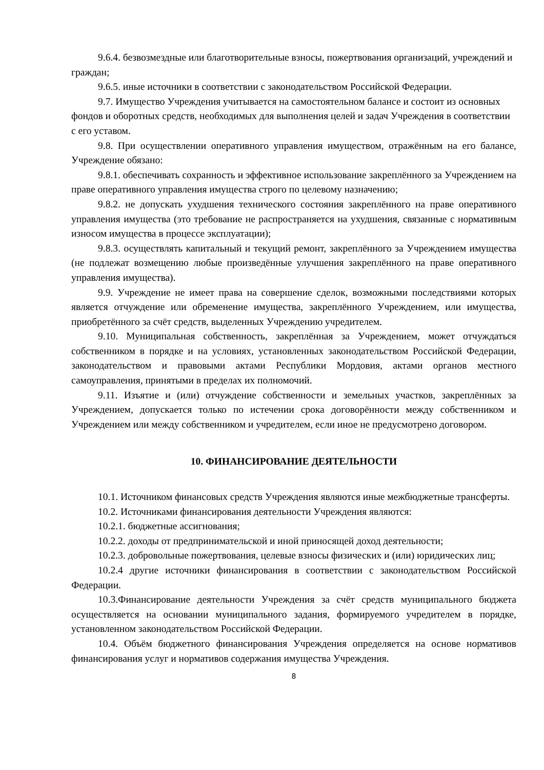9.6.4. безвозмездные или благотворительные взносы, пожертвования организаций, учреждений и граждан;
9.6.5. иные источники в соответствии с законодательством Российской Федерации.
9.7. Имущество Учреждения учитывается на самостоятельном балансе и состоит из основных фондов и оборотных средств, необходимых для выполнения целей и задач Учреждения в соответствии с его уставом.
9.8. При осуществлении оперативного управления имуществом, отражённым на его балансе, Учреждение обязано:
9.8.1. обеспечивать сохранность и эффективное использование закреплённого за Учреждением на праве оперативного управления имущества строго по целевому назначению;
9.8.2. не допускать ухудшения технического состояния закреплённого на праве оперативного управления имущества (это требование не распространяется на ухудшения, связанные с нормативным износом имущества в процессе эксплуатации);
9.8.3. осуществлять капитальный и текущий ремонт, закреплённого за Учреждением имущества (не подлежат возмещению любые произведённые улучшения закреплённого на праве оперативного управления имущества).
9.9. Учреждение не имеет права на совершение сделок, возможными последствиями которых является отчуждение или обременение имущества, закреплённого Учреждением, или имущества, приобретённого за счёт средств, выделенных Учреждению учредителем.
9.10. Муниципальная собственность, закреплённая за Учреждением, может отчуждаться собственником в порядке и на условиях, установленных законодательством Российской Федерации, законодательством и правовыми актами Республики Мордовия, актами органов местного самоуправления, принятыми в пределах их полномочий.
9.11. Изъятие и (или) отчуждение собственности и земельных участков, закреплённых за Учреждением, допускается только по истечении срока договорённости между собственником и Учреждением или между собственником и учредителем, если иное не предусмотрено договором.
10. ФИНАНСИРОВАНИЕ ДЕЯТЕЛЬНОСТИ
10.1. Источником финансовых средств Учреждения являются иные межбюджетные трансферты.
10.2. Источниками финансирования деятельности Учреждения являются:
10.2.1. бюджетные ассигнования;
10.2.2. доходы от предпринимательской и иной приносящей доход деятельности;
10.2.3. добровольные пожертвования, целевые взносы физических и (или) юридических лиц;
10.2.4 другие источники финансирования в соответствии с законодательством Российской Федерации.
10.3.Финансирование деятельности Учреждения за счёт средств муниципального бюджета осуществляется на основании муниципального задания, формируемого учредителем в порядке, установленном законодательством Российской Федерации.
10.4. Объём бюджетного финансирования Учреждения определяется на основе нормативов финансирования услуг и нормативов содержания имущества Учреждения.
8